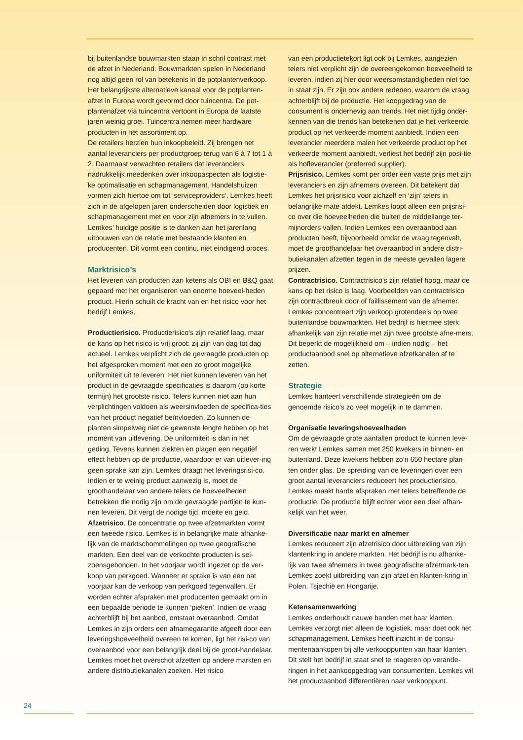bij buitenlandse bouwmarkten staan in schril contrast met de afzet in Nederland. Bouwmarkten spelen in Nederland nog altijd geen rol van betekenis in de potplantenverkoop. Het belangrijkste alternatieve kanaal voor de potplanten-afzet in Europa wordt gevormd door tuincentra. De pot-plantenafzet via tuincentra vertoont in Europa de laatste jaren weinig groei. Tuincentra nemen meer hardware producten in het assortiment op.
De retailers herzien hun inkoopbeleid. Zij brengen het aantal leveranciers per productgroep terug van 6 à 7 tot 1 à 2. Daarnaast verwachten retailers dat leveranciers nadrukkelijk meedenken over inkoopaspecten als logistie-ke optimalisatie en schapmanagement. Handelshuizen vormen zich hiertoe om tot ‘serviceproviders’. Lemkes heeft zich in de afgelopen jaren onderscheiden door logistiek en schapmanagement met en voor zijn afnemers in te vullen. Lemkes’ huidige positie is te danken aan het jarenlang uitbouwen van de relatie met bestaande klanten en producenten. Dit vormt een continu, niet eindigend proces.
Marktrisico’s
Het leveren van producten aan ketens als OBI en B&Q gaat gepaard met het organiseren van enorme hoeveel-heden product. Hierin schuilt de kracht van en het risico voor het bedrijf Lemkes.
Productierisico. Productierisico’s zijn relatief laag, maar de kans op het risico is vrij groot: zij zijn van dag tot dag actueel. Lemkes verplicht zich de gevraagde producten op het afgesproken moment met een zo groot mogelijke uniformiteit uit te leveren. Het niet kunnen leveren van het product in de gevraagde specificaties is daarom (op korte termijn) het grootste risico. Telers kunnen niet aan hun verplichtingen voldoen als weersinvloeden de specifica-ties van het product negatief beïnvloeden. Zo kunnen de planten simpelweg niet de gewenste lengte hebben op het moment van uitlevering. De uniformiteit is dan in het geding. Tevens kunnen ziekten en plagen een negatief effect hebben op de productie, waardoor er van uitlever-ing geen sprake kan zijn. Lemkes draagt het leveringsrisi-co. Indien er te weinig product aanwezig is, moet de groothandelaar van andere telers de hoeveelheden betrekken die nodig zijn om de gevraagde partijen te kun-nen leveren. Dit vergt de nodige tijd, moeite en geld.
Afzetrisico. De concentratie op twee afzetmarkten vormt een tweede risico. Lemkes is in belangrijke mate afhanke-lijk van de marktschommelingen op twee geografische markten. Een deel van de verkochte producten is sei-zoensgebonden. In het voorjaar wordt ingezet op de ver-koop van perkgoed. Wanneer er sprake is van een nat voorjaar kan de verkoop van perkgoed tegenvallen. Er worden echter afspraken met producenten gemaakt om in een bepaalde periode te kunnen ‘pieken’. Indien de vraag achterblijft bij het aanbod, ontstaat overaanbod. Omdat Lemkes in zijn orders een afnamegarantie afgeeft door een leveringshoeveelheid overeen te komen, ligt het risi-co van overaanbod voor een belangrijk deel bij de groot-handelaar. Lemkes moet het overschot afzetten op andere markten en andere distributiekanalen zoeken. Het risico
van een productietekort ligt ook bij Lemkes, aangezien telers niet verplicht zijn de overeengekomen hoeveelheid te leveren, indien zij hier door weersomstandigheden niet toe in staat zijn. Er zijn ook andere redenen, waarom de vraag achterblijft bij de productie. Het koopgedrag van de consument is onderhevig aan trends. Het niet tijdig onder-kennen van die trends kan betekenen dat je het verkeerde product op het verkeerde moment aanbiedt. Indien een leverancier meerdere malen het verkeerde product op het verkeerde moment aanbiedt, verliest het bedrijf zijn posi-tie als hofleverancier (preferred supplier).
Prijsrisico. Lemkes komt per order een vaste prijs met zijn leveranciers en zijn afnemers overeen. Dit betekent dat Lemkes het prijsrisico voor zichzelf en ‘zijn’ telers in belangrijke mate afdekt. Lemkes loopt alleen een prijsrisi-co over die hoeveelheden die buiten de middellange ter-mijnorders vallen. Indien Lemkes een overaanbod aan producten heeft, bijvoorbeeld omdat de vraag tegenvalt, moet de groothandelaar het overaanbod in andere distri-butiekanalen afzetten tegen in de meeste gevallen lagere prijzen.
Contractrisico. Contractrisico’s zijn relatief hoog, maar de kans op het risico is laag. Voorbeelden van contractrisico zijn contractbreuk door of faillissement van de afnemer. Lemkes concentreert zijn verkoop grotendeels op twee buitenlandse bouwmarkten. Het bedrijf is hiermee sterk afhankelijk van zijn relatie met zijn twee grootste afne-mers. Dit beperkt de mogelijkheid om – indien nodig – het productaanbod snel op alternatieve afzetkanalen af te zetten.
Strategie
Lemkes hanteert verschillende strategieën om de genoemde risico’s zo veel mogelijk in te dammen.
Organisatie leveringshoeveelheden
Om de gevraagde grote aantallen product te kunnen leve-ren werkt Lemkes samen met 250 kwekers in binnen- en buitenland. Deze kwekers hebben zo’n 650 hectare plan-ten onder glas. De spreiding van de leveringen over een groot aantal leveranciers reduceert het productierisico. Lemkes maakt harde afspraken met telers betreffende de productie. De productie blijft echter voor een deel afhan-kelijk van het weer.
Diversificatie naar markt en afnemer
Lemkes reduceert zijn afzetrisico door uitbreiding van zijn klantenkring in andere markten. Het bedrijf is nu afhanke-lijk van twee afnemers in twee geografische afzetmark-ten. Lemkes zoekt uitbreiding van zijn afzet en klanten-kring in Polen, Tsjechië en Hongarije.
Ketensamenwerking
Lemkes onderhoudt nauwe banden met haar klanten. Lemkes verzorgt niet alleen de logistiek, maar doet ook het schapmanagement. Lemkes heeft inzicht in de consu-mentenaankopen bij alle verkooppunten van haar klanten. Dit stelt het bedrijf in staat snel te reageren op verande-ringen in het aankoopgedrag van consumenten. Lemkes wil het productaanbod differentiëren naar verkooppunt.
24